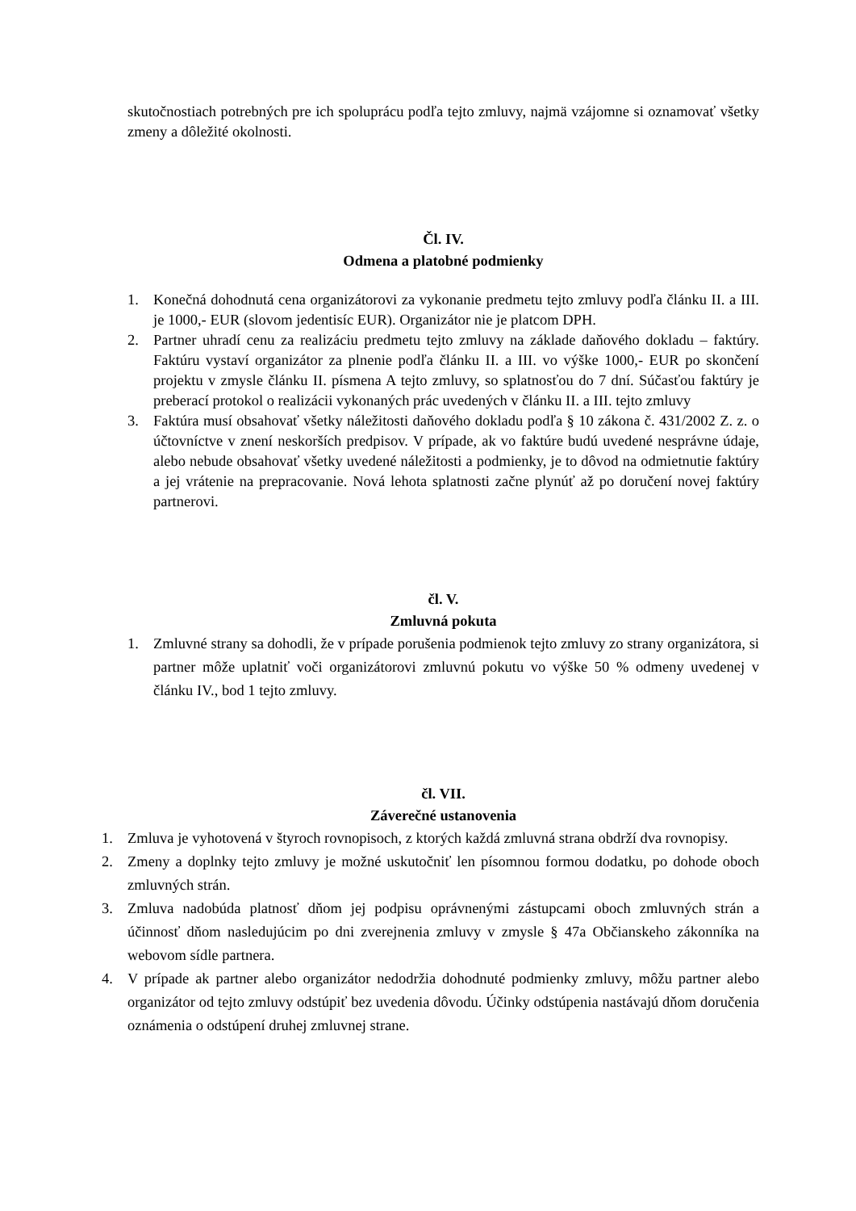skutočnostiach potrebných pre ich spoluprácu podľa tejto zmluvy, najmä vzájomne si oznamovať všetky zmeny a dôležité okolnosti.
Čl. IV.
Odmena a platobné podmienky
1. Konečná dohodnutá cena organizátorovi za vykonanie predmetu tejto zmluvy podľa článku II. a III. je 1000,- EUR (slovom jedentisíc EUR). Organizátor nie je platcom DPH.
2. Partner uhradí cenu za realizáciu predmetu tejto zmluvy na základe daňového dokladu – faktúry. Faktúru vystaví organizátor za plnenie podľa článku II. a III. vo výške 1000,- EUR po skončení projektu v zmysle článku II. písmena A tejto zmluvy, so splatnosťou do 7 dní. Súčasťou faktúry je preberací protokol o realizácii vykonaných prác uvedených v článku II. a III. tejto zmluvy
3. Faktúra musí obsahovať všetky náležitosti daňového dokladu podľa § 10 zákona č. 431/2002 Z. z. o účtovníctve v znení neskorších predpisov. V prípade, ak vo faktúre budú uvedené nesprávne údaje, alebo nebude obsahovať všetky uvedené náležitosti a podmienky, je to dôvod na odmietnutie faktúry a jej vrátenie na prepracovanie. Nová lehota splatnosti začne plynúť až po doručení novej faktúry partnerovi.
čl. V.
Zmluvná pokuta
1. Zmluvné strany sa dohodli, že v prípade porušenia podmienok tejto zmluvy zo strany organizátora, si partner môže uplatniť voči organizátorovi zmluvnú pokutu vo výške 50 % odmeny uvedenej v článku IV., bod 1 tejto zmluvy.
čl. VII.
Záverečné ustanovenia
1. Zmluva je vyhotovená v štyroch rovnopisoch, z ktorých každá zmluvná strana obdrží dva rovnopisy.
2. Zmeny a doplnky tejto zmluvy je možné uskutočniť len písomnou formou dodatku, po dohode oboch zmluvných strán.
3. Zmluva nadobúda platnosť dňom jej podpisu oprávnenými zástupcami oboch zmluvných strán a účinnosť dňom nasledujúcim po dni zverejnenia zmluvy v zmysle § 47a Občianskeho zákonníka na webovom sídle partnera.
4. V prípade ak partner alebo organizátor nedodržia dohodnuté podmienky zmluvy, môžu partner alebo organizátor od tejto zmluvy odstúpiť bez uvedenia dôvodu. Účinky odstúpenia nastávajú dňom doručenia oznámenia o odstúpení druhej zmluvnej strane.